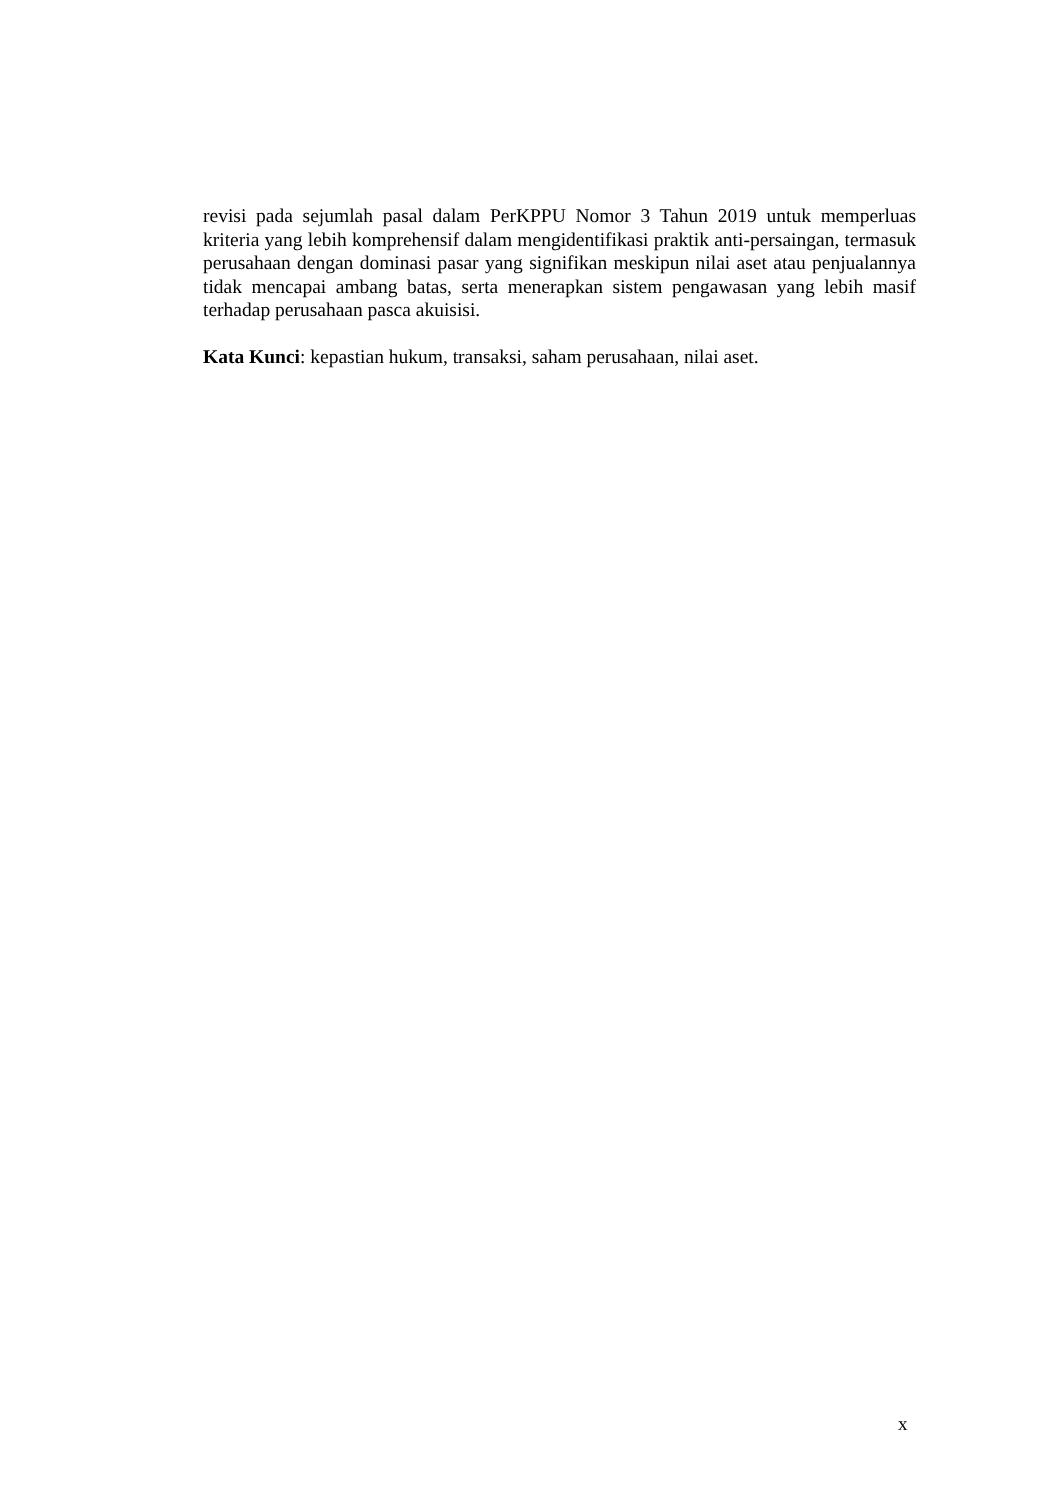revisi pada sejumlah pasal dalam PerKPPU Nomor 3 Tahun 2019 untuk memperluas kriteria yang lebih komprehensif dalam mengidentifikasi praktik anti-persaingan, termasuk perusahaan dengan dominasi pasar yang signifikan meskipun nilai aset atau penjualannya tidak mencapai ambang batas, serta menerapkan sistem pengawasan yang lebih masif terhadap perusahaan pasca akuisisi.
Kata Kunci: kepastian hukum, transaksi, saham perusahaan, nilai aset.
x